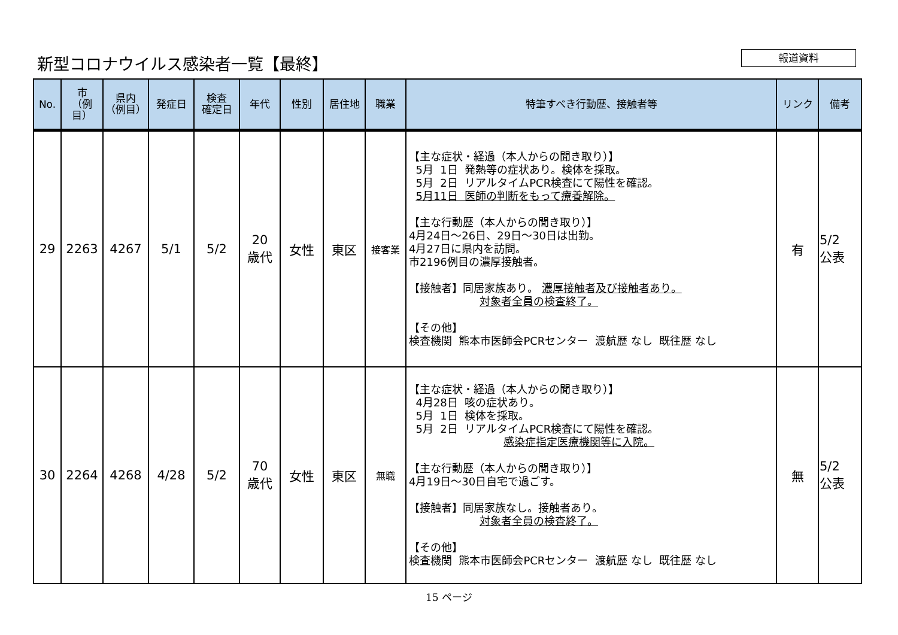新型コロナウイルス感染者一覧【最終】 報道資料
| No. | 市 （例目） | 県内 （例目） | 発症日 | 検査 確定日 | 年代 | 性別 | 居住地 | 職業 | 特筆すべき行動歴、接触者等 | リンク | 備考 |
| --- | --- | --- | --- | --- | --- | --- | --- | --- | --- | --- | --- |
| 29 | 2263 | 4267 | 5/1 | 5/2 | 20 歳代 | 女性 | 東区 | 接客業 | 【主な症状・経過（本人からの聞き取り）】 5月 1日 発熱等の症状あり。検体を採取。 5月 2日 リアルタイムPCR検査にて陽性を確認。 5月11日 医師の判断をもって療養解除。 【主な行動歴（本人からの聞き取り）】 4月24日～26日、29日～30日は出勤。 4月27日に県内を訪問。 市2196例目の濃厚接触者。 【接触者】同居家族あり。 濃厚接触者及び接触者あり。 対象者全員の検査終了。 【その他】 検査機関 熊本市医師会PCRセンター 渡航歴 なし 既往歴 なし | 有 | 5/2 公表 |
| 30 | 2264 | 4268 | 4/28 | 5/2 | 70 歳代 | 女性 | 東区 | 無職 | 【主な症状・経過（本人からの聞き取り）】 4月28日 咳の症状あり。 5月 1日 検体を採取。 5月 2日 リアルタイムPCR検査にて陽性を確認。 感染症指定医療機関等に入院。 【主な行動歴（本人からの聞き取り）】 4月19日～30日自宅で過ごす。 【接触者】同居家族なし。接触者あり。 対象者全員の検査終了。 【その他】 検査機関 熊本市医師会PCRセンター 渡航歴 なし 既往歴 なし | 無 | 5/2 公表 |
15 ページ